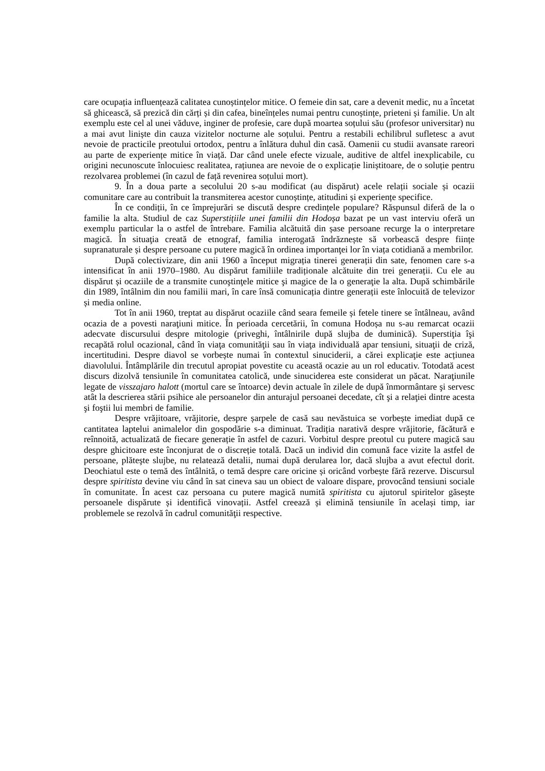care ocupația influențează calitatea cunoștințelor mitice. O femeie din sat, care a devenit medic, nu a încetat să ghicească, să prezică din cărți și din cafea, bineînțeles numai pentru cunoștințe, prieteni și familie. Un alt exemplu este cel al unei văduve, inginer de profesie, care după moartea soțului său (profesor universitar) nu a mai avut liniște din cauza vizitelor nocturne ale soțului. Pentru a restabili echilibrul sufletesc a avut nevoie de practicile preotului ortodox, pentru a înlătura duhul din casă. Oamenii cu studii avansate rareori au parte de experiențe mitice în viață. Dar când unele efecte vizuale, auditive de altfel inexplicabile, cu origini necunoscute înlocuiesc realitatea, rațiunea are nevoie de o explicație liniștitoare, de o soluție pentru rezolvarea problemei (în cazul de față revenirea soțului mort).
9. În a doua parte a secolului 20 s-au modificat (au dispărut) acele relații sociale și ocazii comunitare care au contribuit la transmiterea acestor cunoștințe, atitudini și experiențe specifice.
În ce condiții, în ce împrejurări se discută despre credințele populare? Răspunsul diferă de la o familie la alta. Studiul de caz Superstițiile unei familii din Hodoșa bazat pe un vast interviu oferă un exemplu particular la o astfel de întrebare. Familia alcătuită din șase persoane recurge la o interpretare magică. În situaţia creată de etnograf, familia interogată îndrăznește să vorbească despre ființe supranaturale și despre persoane cu putere magică în ordinea importanţei lor în viața cotidiană a membrilor.
După colectivizare, din anii 1960 a început migrația tinerei generații din sate, fenomen care s-a intensificat în anii 1970–1980. Au dispărut familiile tradiționale alcătuite din trei generații. Cu ele au dispărut și ocaziile de a transmite cunoştinţele mitice şi magice de la o generaţie la alta. După schimbările din 1989, întâlnim din nou familii mari, în care însă comunicația dintre generații este înlocuită de televizor și media online.
Tot în anii 1960, treptat au dispărut ocaziile când seara femeile și fetele tinere se întâlneau, având ocazia de a povesti naraţiuni mitice. În perioada cercetării, în comuna Hodoșa nu s-au remarcat ocazii adecvate discursului despre mitologie (priveghi, întâlnirile după slujba de duminică). Superstiţia îşi recapătă rolul ocazional, când în viaţa comunităţii sau în viaţa individuală apar tensiuni, situaţii de criză, incertitudini. Despre diavol se vorbește numai în contextul sinuciderii, a cărei explicaţie este acțiunea diavolului. Întâmplările din trecutul apropiat povestite cu această ocazie au un rol educativ. Totodată acest discurs dizolvă tensiunile în comunitatea catolică, unde sinuciderea este considerat un păcat. Naraţiunile legate de visszajaro halott (mortul care se întoarce) devin actuale în zilele de după înmormântare şi servesc atât la descrierea stării psihice ale persoanelor din anturajul persoanei decedate, cît şi a relaţiei dintre acesta şi foştii lui membri de familie.
Despre vrăjitoare, vrăjitorie, despre șarpele de casă sau nevăstuica se vorbește imediat după ce cantitatea laptelui animalelor din gospodărie s-a diminuat. Tradiția narativă despre vrăjitorie, făcătură e reînnoită, actualizată de fiecare generație în astfel de cazuri. Vorbitul despre preotul cu putere magică sau despre ghicitoare este înconjurat de o discreție totală. Dacă un individ din comună face vizite la astfel de persoane, plăteşte slujbe, nu relatează detalii, numai după derularea lor, dacă slujba a avut efectul dorit. Deochiatul este o temă des întâlnită, o temă despre care oricine și oricând vorbește fără rezerve. Discursul despre spiritista devine viu când în sat cineva sau un obiect de valoare dispare, provocând tensiuni sociale în comunitate. În acest caz persoana cu putere magică numită spiritista cu ajutorul spiritelor găsește persoanele dispărute și identifică vinovații. Astfel creează și elimină tensiunile în același timp, iar problemele se rezolvă în cadrul comunităţii respective.